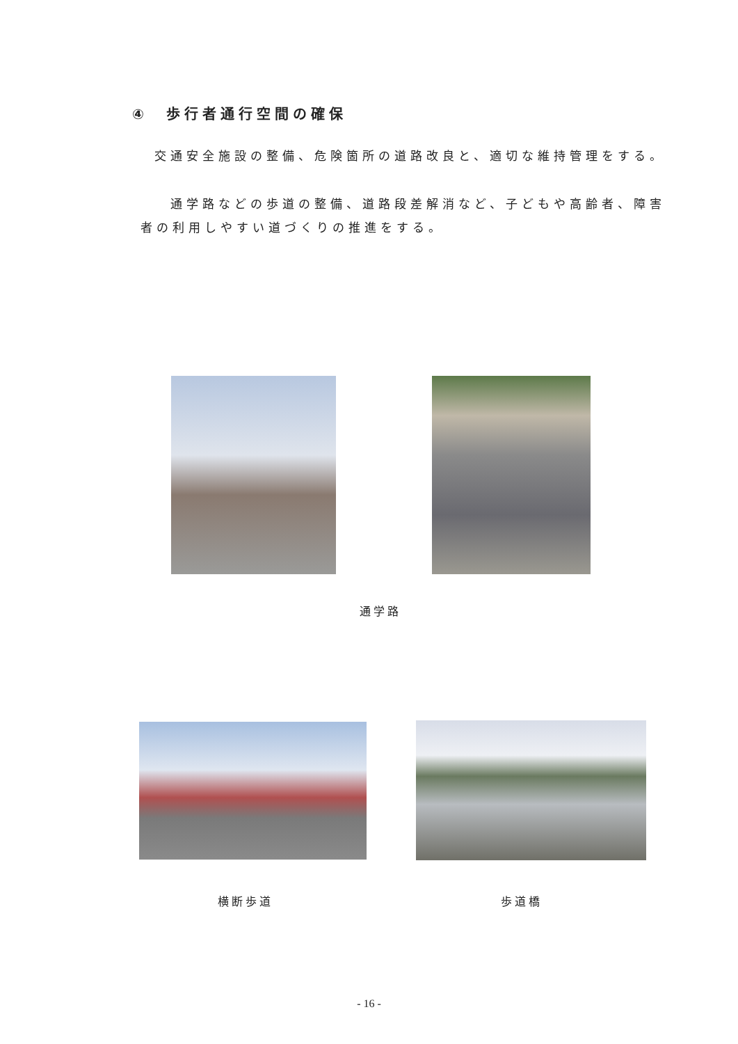④　歩行者通行空間の確保
交通安全施設の整備、危険箇所の道路改良と、適切な維持管理をする。
　通学路などの歩道の整備、道路段差解消など、子どもや高齢者、障害者の利用しやすい道づくりの推進をする。
通学路
横断歩道 歩道橋
- 16 -